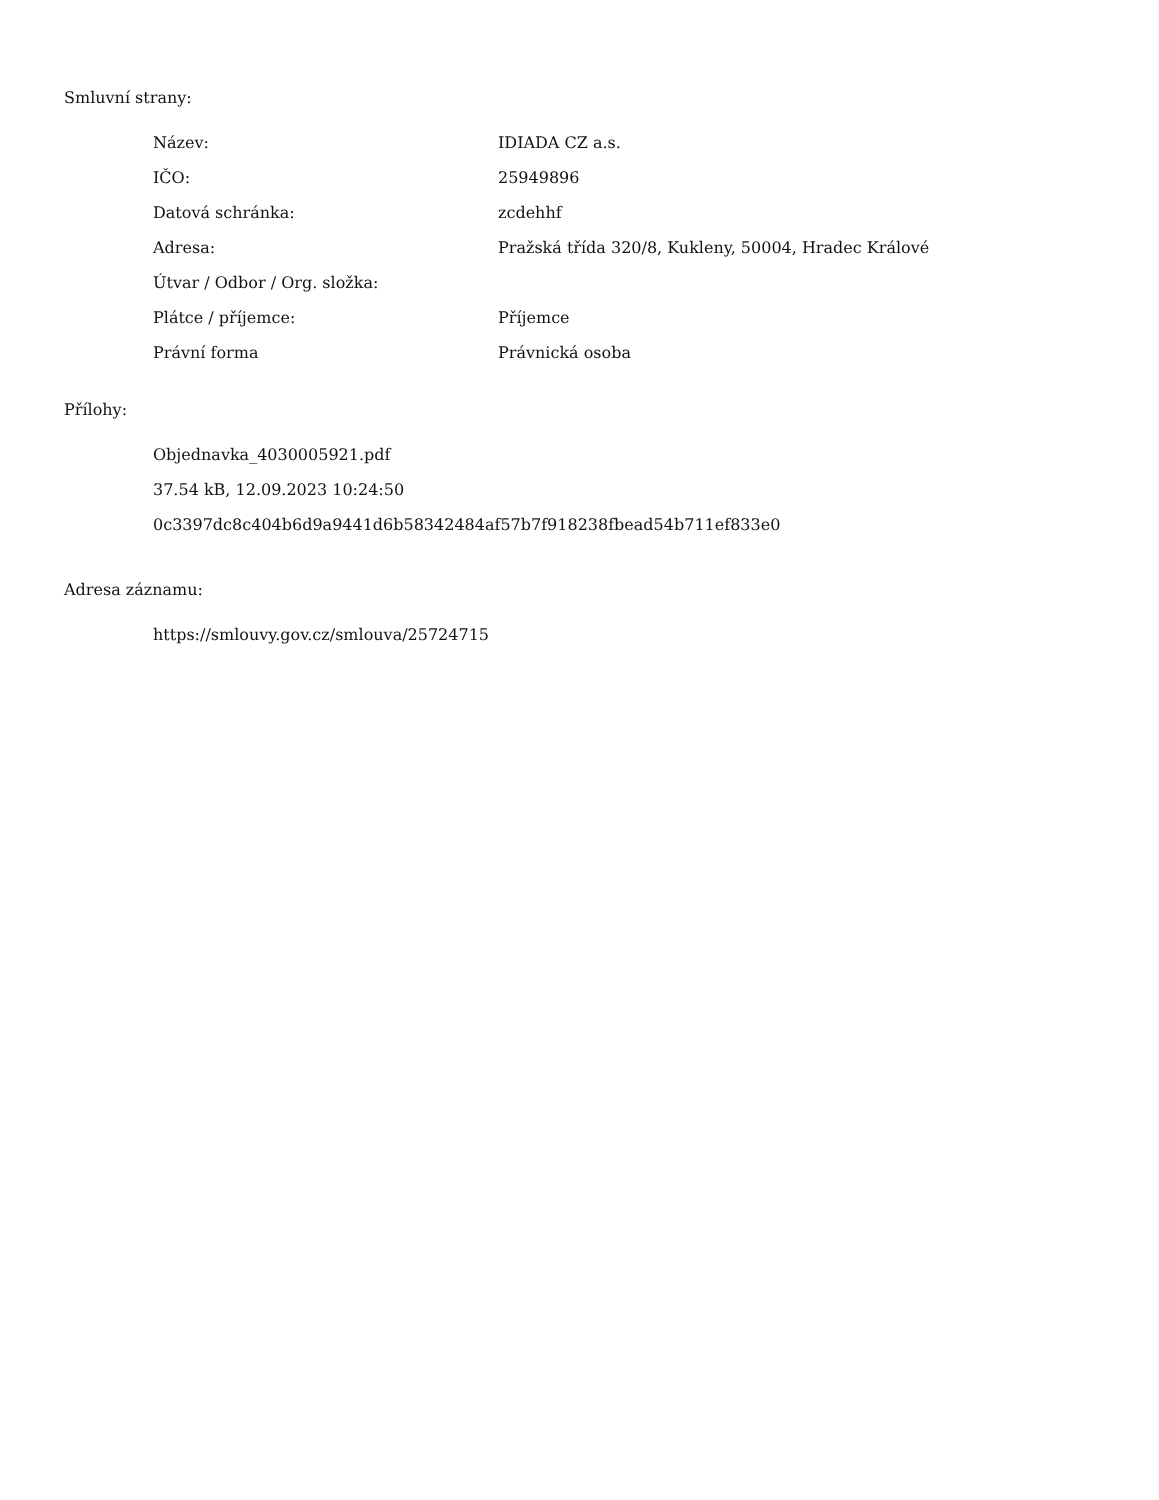Smluvní strany:
| Název: | IDIADA CZ a.s. |
| IČO: | 25949896 |
| Datová schránka: | zcdehhf |
| Adresa: | Pražská třída 320/8, Kukleny, 50004, Hradec Králové |
| Útvar / Odbor / Org. složka: | |
| Plátce / příjemce: | Příjemce |
| Právní forma | Právnická osoba |
Přílohy:
Objednavka_4030005921.pdf
37.54 kB, 12.09.2023 10:24:50
0c3397dc8c404b6d9a9441d6b58342484af57b7f918238fbead54b711ef833e0
Adresa záznamu:
https://smlouvy.gov.cz/smlouva/25724715